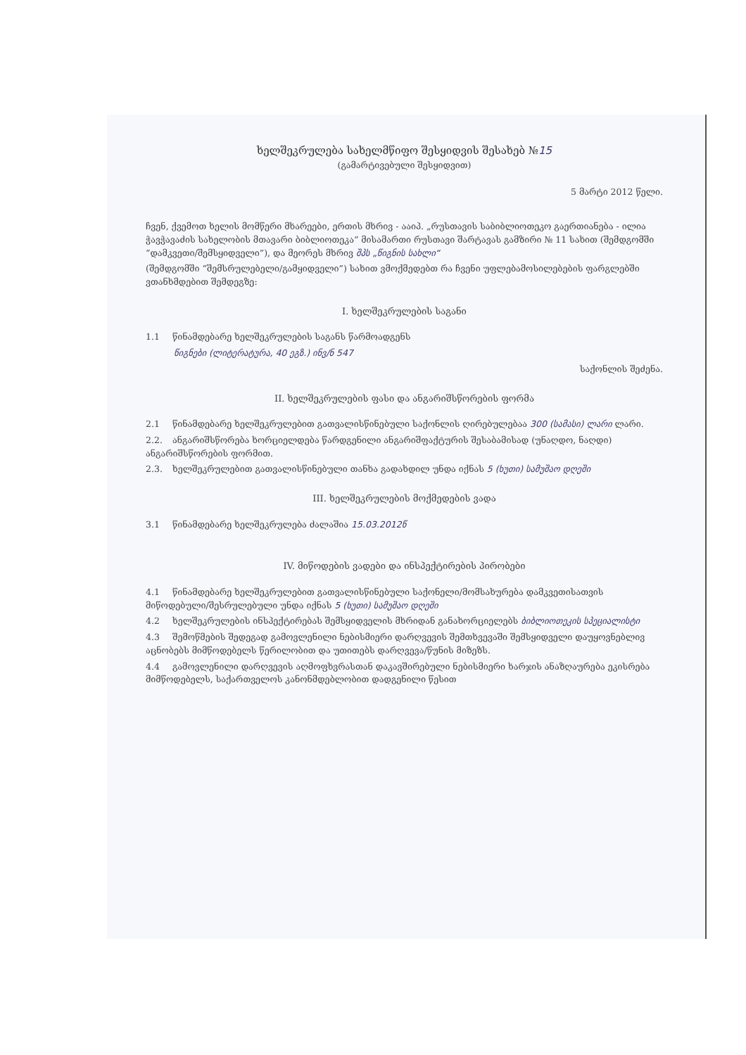ხელშეკრულება სახელმწიფო შესყიდვის შესახებ №15
(გამარტივებული შესყიდვით)
5 მარტი 2012 წელი.
ჩვენ, ქვემოთ ხელის მომწერი მხარეები, ერთის მხრივ - ააიპ. „რუსთავის საბიბლიოთეკო გაერთიანება - ილია ჭავჭავაძის სახელობის მთავარი ბიბლიოთეკა“ მისამართი რუსთავი შარტავას გამზირი № 11 სახით (შემდგომში “დამკვეთი/შემსყიდველი”), და მეორეს მხრივ შპს „წიგნის სახლი“
(შემდგომში “შემსრულებელი/გამყიდველი”) სახით ვმოქმედებთ რა ჩვენი უფლებამოსილებების ფარგლებში ვთანხმდებით შემდეგზე:
I. ხელშეკრულების საგანი
1.1 წინამდებარე ხელშეკრულების საგანს წარმოადგენს
წიგნები (ლიტერატურა, 40 ეგზ.) ინვ/ნ 547
საქონლის შეძენა.
II. ხელშეკრულების ფასი და ანგარიშსწორების ფორმა
2.1 წინამდებარე ხელშეკრულებით გათვალისწინებული საქონლის ღირებულებაა 300 (სამასი) ლარი ლარი.
2.2. ანგარიშსწორება ხორციელდება წარდგენილი ანგარიშფაქტურის შესაბამისად (უნაღდო, ნაღდი) ანგარიშსწორების ფორმით.
2.3. ხელშეკრულებით გათვალისწინებული თანხა გადახდილ უნდა იქნას 5 (ხუთი) სამუშაო დღეში
III. ხელშეკრულების მოქმედების ვადა
3.1 წინამდებარე ხელშეკრულება ძალაშია 15.03.2012წ
IV. მიწოდების ვადები და ინსპექტირების პირობები
4.1 წინამდებარე ხელშეკრულებით გათვალისწინებული საქონელი/მომსახურება დამკვეთისათვის მიწოდებული/შესრულებული უნდა იქნას 5 (ხუთი) სამუშაო დღეში
4.2 ხელშეკრულების ინსპექტირებას შემსყიდველის მხრიდან განახორციელებს ბიბლიოთეკის სპეციალისტი
4.3 შემოწმების შედეგად გამოვლენილი ნებისმიერი დარღვევის შემთხვევაში შემსყიდველი დაუყოვნებლივ აცნობებს მიმწოდებელს წერილობით და უთითებს დარღვევა/წუნის მიზეზს.
4.4 გამოვლენილი დარღვევის აღმოფხვრასთან დაკავშირებული ნებისმიერი ხარჯის ანაზღაურება ეკისრება მიმწოდებელს, საქართველოს კანონმდებლობით დადგენილი წესით